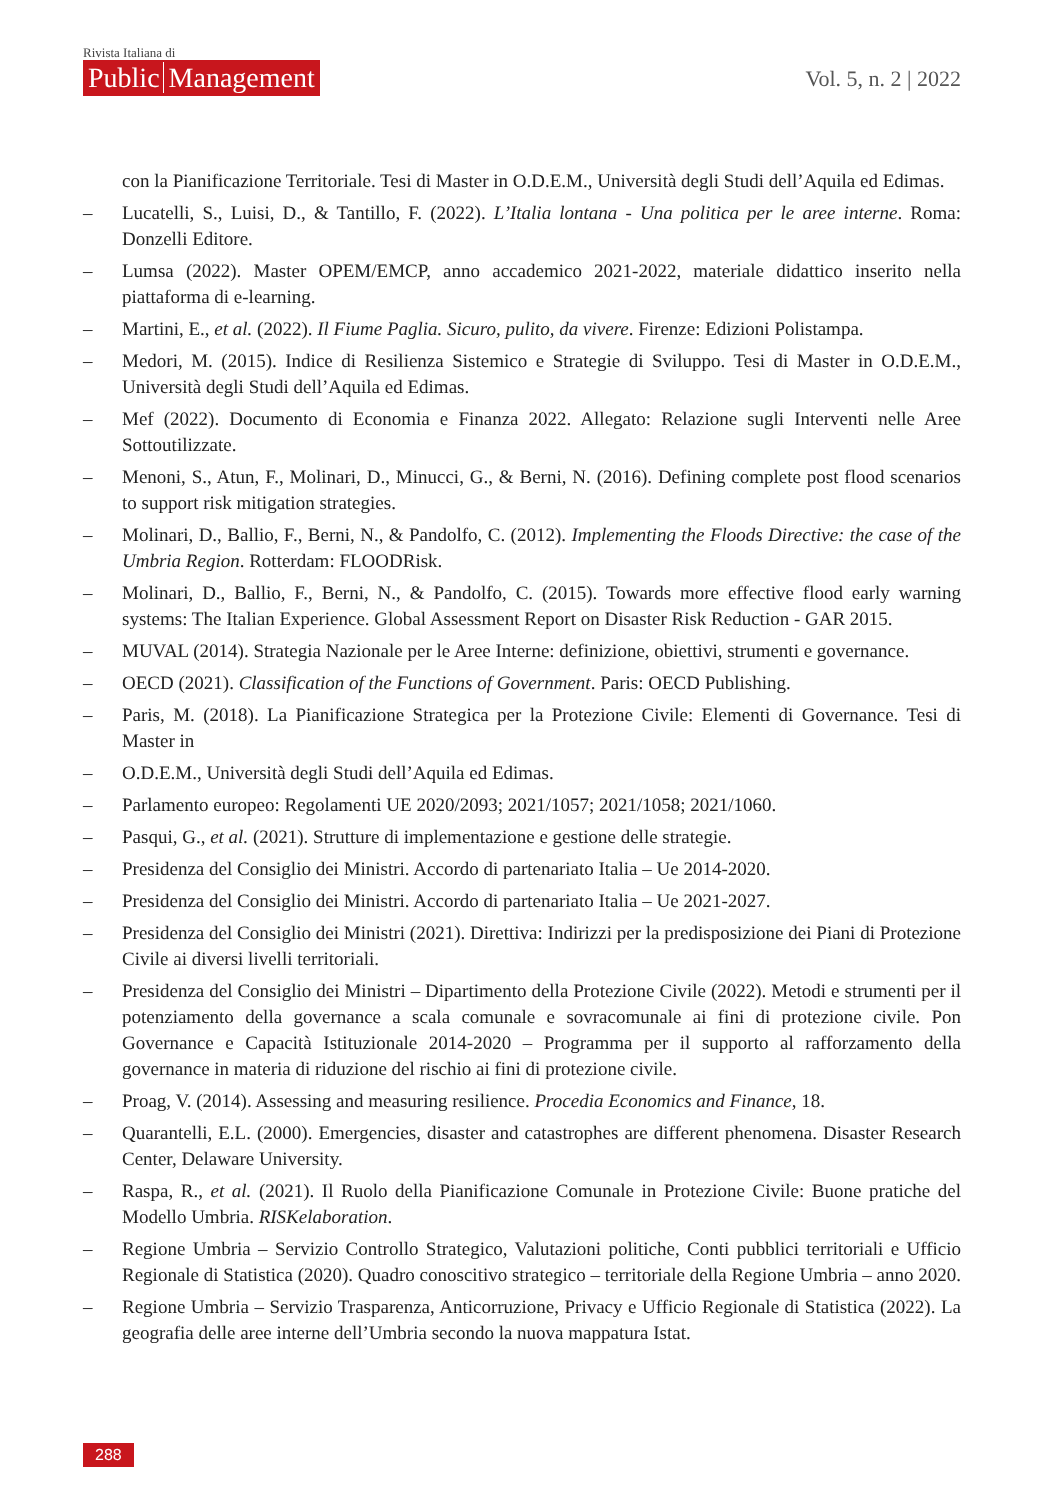Rivista Italiana di
Public Management
Vol. 5, n. 2 | 2022
con la Pianificazione Territoriale. Tesi di Master in O.D.E.M., Università degli Studi dell’Aquila ed Edimas.
– Lucatelli, S., Luisi, D., & Tantillo, F. (2022). L’Italia lontana - Una politica per le aree interne. Roma: Donzelli Editore.
– Lumsa (2022). Master OPEM/EMCP, anno accademico 2021-2022, materiale didattico inserito nella piattaforma di e-learning.
– Martini, E., et al. (2022). Il Fiume Paglia. Sicuro, pulito, da vivere. Firenze: Edizioni Polistampa.
– Medori, M. (2015). Indice di Resilienza Sistemico e Strategie di Sviluppo. Tesi di Master in O.D.E.M., Università degli Studi dell’Aquila ed Edimas.
– Mef (2022). Documento di Economia e Finanza 2022. Allegato: Relazione sugli Interventi nelle Aree Sottoutilizzate.
– Menoni, S., Atun, F., Molinari, D., Minucci, G., & Berni, N. (2016). Defining complete post flood scenarios to support risk mitigation strategies.
– Molinari, D., Ballio, F., Berni, N., & Pandolfo, C. (2012). Implementing the Floods Directive: the case of the Umbria Region. Rotterdam: FLOODRisk.
– Molinari, D., Ballio, F., Berni, N., & Pandolfo, C. (2015). Towards more effective flood early warning systems: The Italian Experience. Global Assessment Report on Disaster Risk Reduction - GAR 2015.
– MUVAL (2014). Strategia Nazionale per le Aree Interne: definizione, obiettivi, strumenti e governance.
– OECD (2021). Classification of the Functions of Government. Paris: OECD Publishing.
– Paris, M. (2018). La Pianificazione Strategica per la Protezione Civile: Elementi di Governance. Tesi di Master in
– O.D.E.M., Università degli Studi dell’Aquila ed Edimas.
– Parlamento europeo: Regolamenti UE 2020/2093; 2021/1057; 2021/1058; 2021/1060.
– Pasqui, G., et al. (2021). Strutture di implementazione e gestione delle strategie.
– Presidenza del Consiglio dei Ministri. Accordo di partenariato Italia – Ue 2014-2020.
– Presidenza del Consiglio dei Ministri. Accordo di partenariato Italia – Ue 2021-2027.
– Presidenza del Consiglio dei Ministri (2021). Direttiva: Indirizzi per la predisposizione dei Piani di Protezione Civile ai diversi livelli territoriali.
– Presidenza del Consiglio dei Ministri – Dipartimento della Protezione Civile (2022). Metodi e strumenti per il potenziamento della governance a scala comunale e sovracomunale ai fini di protezione civile. Pon Governance e Capacità Istituzionale 2014-2020 – Programma per il supporto al rafforzamento della governance in materia di riduzione del rischio ai fini di protezione civile.
– Proag, V. (2014). Assessing and measuring resilience. Procedia Economics and Finance, 18.
– Quarantelli, E.L. (2000). Emergencies, disaster and catastrophes are different phenomena. Disaster Research Center, Delaware University.
– Raspa, R., et al. (2021). Il Ruolo della Pianificazione Comunale in Protezione Civile: Buone pratiche del Modello Umbria. RISKelaboration.
– Regione Umbria – Servizio Controllo Strategico, Valutazioni politiche, Conti pubblici territoriali e Ufficio Regionale di Statistica (2020). Quadro conoscitivo strategico – territoriale della Regione Umbria – anno 2020.
– Regione Umbria – Servizio Trasparenza, Anticorruzione, Privacy e Ufficio Regionale di Statistica (2022). La geografia delle aree interne dell’Umbria secondo la nuova mappatura Istat.
288